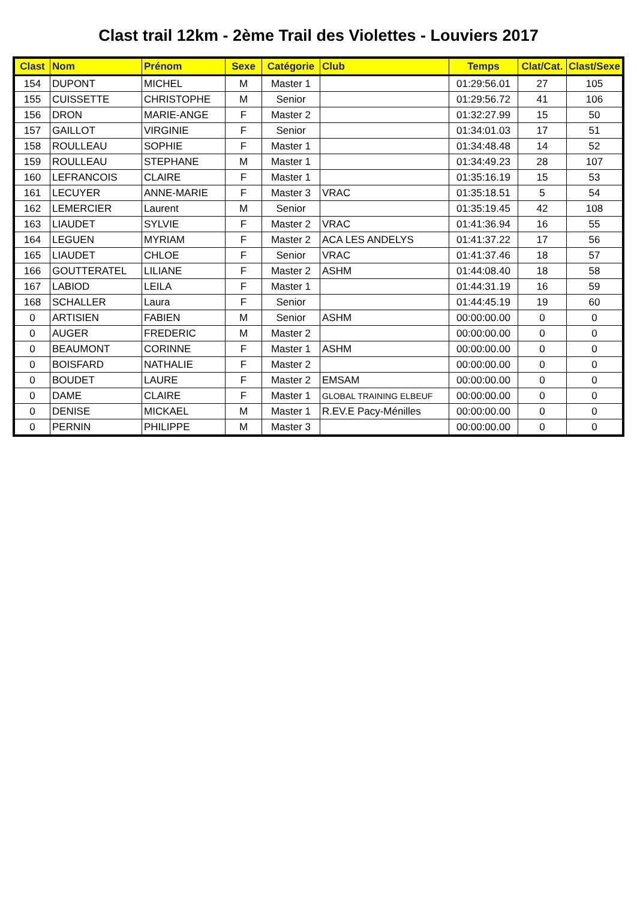Clast trail 12km - 2ème Trail des Violettes - Louviers 2017
| Clast | Nom | Prénom | Sexe | Catégorie | Club | Temps | Clat/Cat. | Clast/Sexe |
| --- | --- | --- | --- | --- | --- | --- | --- | --- |
| 154 | DUPONT | MICHEL | M | Master 1 | | 01:29:56.01 | 27 | 105 |
| 155 | CUISSETTE | CHRISTOPHE | M | Senior | | 01:29:56.72 | 41 | 106 |
| 156 | DRON | MARIE-ANGE | F | Master 2 | | 01:32:27.99 | 15 | 50 |
| 157 | GAILLOT | VIRGINIE | F | Senior | | 01:34:01.03 | 17 | 51 |
| 158 | ROULLEAU | SOPHIE | F | Master 1 | | 01:34:48.48 | 14 | 52 |
| 159 | ROULLEAU | STEPHANE | M | Master 1 | | 01:34:49.23 | 28 | 107 |
| 160 | LEFRANCOIS | CLAIRE | F | Master 1 | | 01:35:16.19 | 15 | 53 |
| 161 | LECUYER | ANNE-MARIE | F | Master 3 | VRAC | 01:35:18.51 | 5 | 54 |
| 162 | LEMERCIER | Laurent | M | Senior | | 01:35:19.45 | 42 | 108 |
| 163 | LIAUDET | SYLVIE | F | Master 2 | VRAC | 01:41:36.94 | 16 | 55 |
| 164 | LEGUEN | MYRIAM | F | Master 2 | ACA LES ANDELYS | 01:41:37.22 | 17 | 56 |
| 165 | LIAUDET | CHLOE | F | Senior | VRAC | 01:41:37.46 | 18 | 57 |
| 166 | GOUTTERATEL | LILIANE | F | Master 2 | ASHM | 01:44:08.40 | 18 | 58 |
| 167 | LABIOD | LEILA | F | Master 1 | | 01:44:31.19 | 16 | 59 |
| 168 | SCHALLER | Laura | F | Senior | | 01:44:45.19 | 19 | 60 |
| 0 | ARTISIEN | FABIEN | M | Senior | ASHM | 00:00:00.00 | 0 | 0 |
| 0 | AUGER | FREDERIC | M | Master 2 | | 00:00:00.00 | 0 | 0 |
| 0 | BEAUMONT | CORINNE | F | Master 1 | ASHM | 00:00:00.00 | 0 | 0 |
| 0 | BOISFARD | NATHALIE | F | Master 2 | | 00:00:00.00 | 0 | 0 |
| 0 | BOUDET | LAURE | F | Master 2 | EMSAM | 00:00:00.00 | 0 | 0 |
| 0 | DAME | CLAIRE | F | Master 1 | GLOBAL TRAINING ELBEUF | 00:00:00.00 | 0 | 0 |
| 0 | DENISE | MICKAEL | M | Master 1 | R.EV.E Pacy-Ménilles | 00:00:00.00 | 0 | 0 |
| 0 | PERNIN | PHILIPPE | M | Master 3 | | 00:00:00.00 | 0 | 0 |